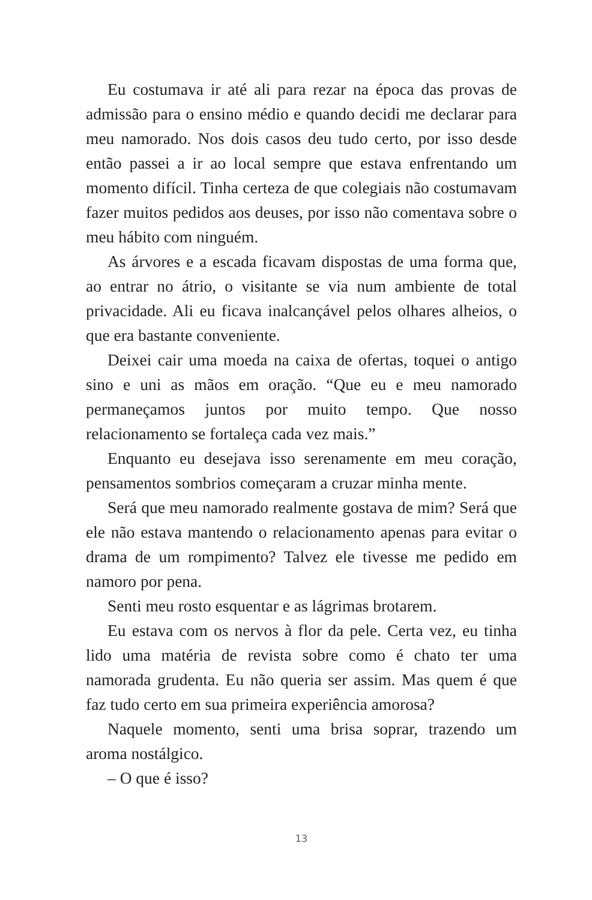Eu costumava ir até ali para rezar na época das provas de admissão para o ensino médio e quando decidi me declarar para meu namorado. Nos dois casos deu tudo certo, por isso desde então passei a ir ao local sempre que estava enfrentando um momento difícil. Tinha certeza de que colegiais não costumavam fazer muitos pedidos aos deuses, por isso não comentava sobre o meu hábito com ninguém.
As árvores e a escada ficavam dispostas de uma forma que, ao entrar no átrio, o visitante se via num ambiente de total privacidade. Ali eu ficava inalcançável pelos olhares alheios, o que era bastante conveniente.
Deixei cair uma moeda na caixa de ofertas, toquei o antigo sino e uni as mãos em oração. “Que eu e meu namorado permaneçamos juntos por muito tempo. Que nosso relacionamento se fortaleça cada vez mais.”
Enquanto eu desejava isso serenamente em meu coração, pensamentos sombrios começaram a cruzar minha mente.
Será que meu namorado realmente gostava de mim? Será que ele não estava mantendo o relacionamento apenas para evitar o drama de um rompimento? Talvez ele tivesse me pedido em namoro por pena.
Senti meu rosto esquentar e as lágrimas brotarem.
Eu estava com os nervos à flor da pele. Certa vez, eu tinha lido uma matéria de revista sobre como é chato ter uma namorada grudenta. Eu não queria ser assim. Mas quem é que faz tudo certo em sua primeira experiência amorosa?
Naquele momento, senti uma brisa soprar, trazendo um aroma nostálgico.
– O que é isso?
13